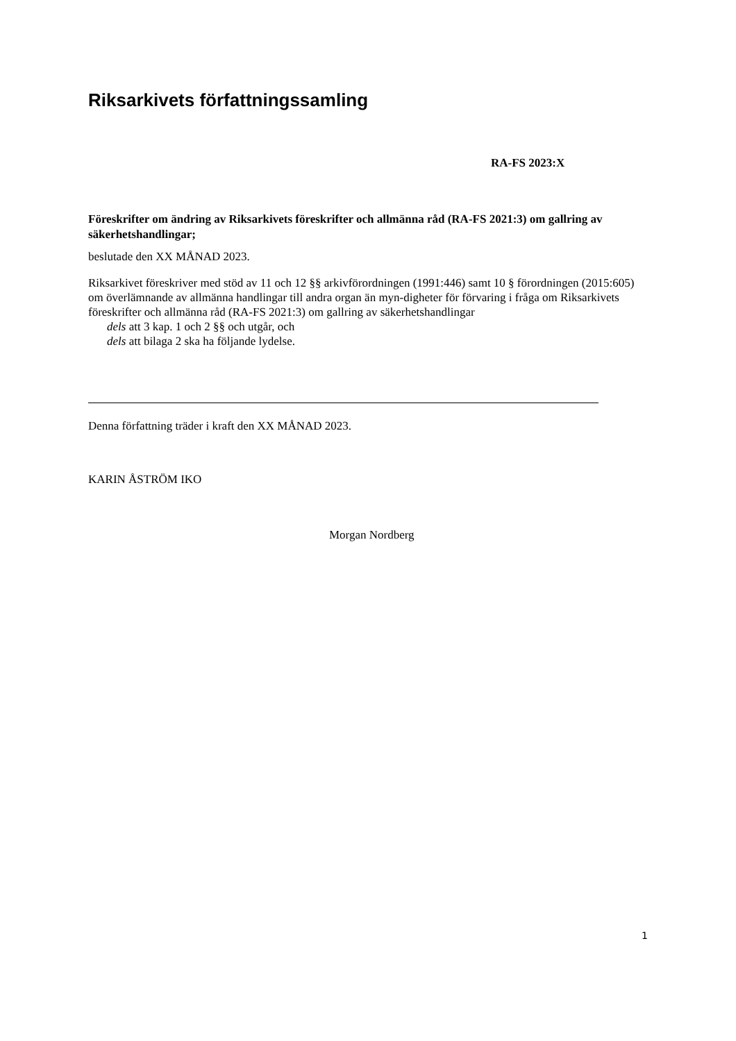Riksarkivets författningssamling
RA-FS 2023:X
Föreskrifter om ändring av Riksarkivets föreskrifter och allmänna råd (RA-FS 2021:3) om gallring av säkerhetshandlingar;
beslutade den XX MÅNAD 2023.
Riksarkivet föreskriver med stöd av 11 och 12 §§ arkivförordningen (1991:446) samt 10 § förordningen (2015:605) om överlämnande av allmänna handlingar till andra organ än myn-digheter för förvaring i fråga om Riksarkivets föreskrifter och allmänna råd (RA-FS 2021:3) om gallring av säkerhetshandlingar
dels att 3 kap. 1 och 2 §§ och utgår, och
dels att bilaga 2 ska ha följande lydelse.
Denna författning träder i kraft den XX MÅNAD 2023.
KARIN ÅSTRÖM IKO
Morgan Nordberg
1